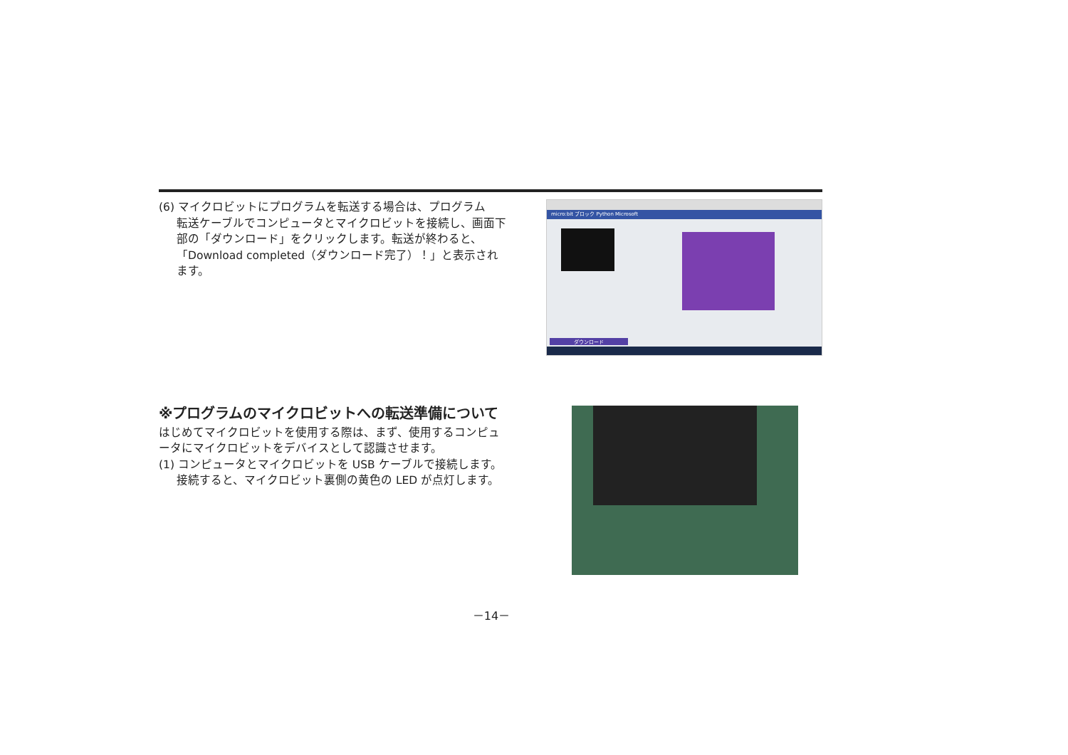(6) マイクロビットにプログラムを転送する場合は、プログラム
転送ケーブルでコンピュータとマイクロビットを接続し、画面下部の「ダウンロード」をクリックします。転送が終わると、「Download completed（ダウンロード完了）！」と表示されます。
micro:bit ブロック Python Microsoft
ダウンロード
※プログラムのマイクロビットへの転送準備について
はじめてマイクロビットを使用する際は、まず、使用するコンピュータにマイクロビットをデバイスとして認識させます。
(1) コンピュータとマイクロビットを USB ケーブルで接続します。
接続すると、マイクロビット裏側の黄色の LED が点灯します。
－14－